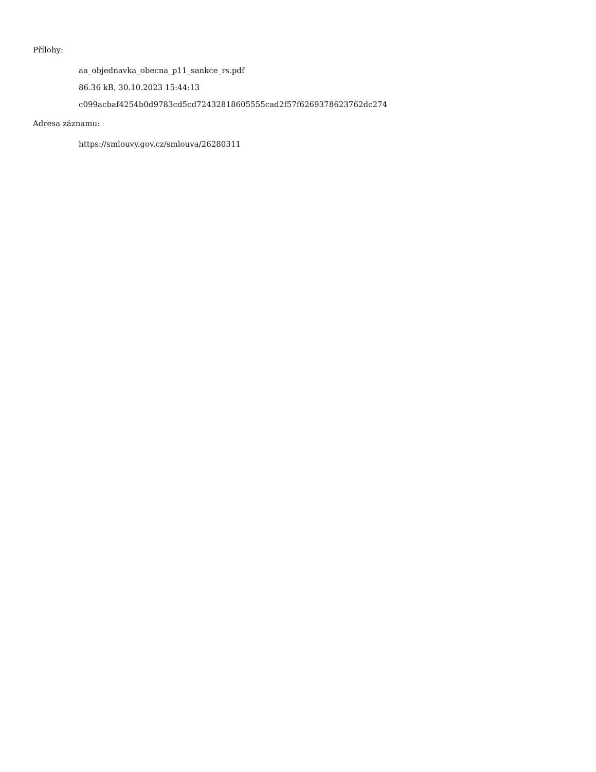Přílohy:
aa_objednavka_obecna_p11_sankce_rs.pdf
86.36 kB, 30.10.2023 15:44:13
c099acbaf4254b0d9783cd5cd72432818605555cad2f57f6269378623762dc274
Adresa záznamu:
https://smlouvy.gov.cz/smlouva/26280311